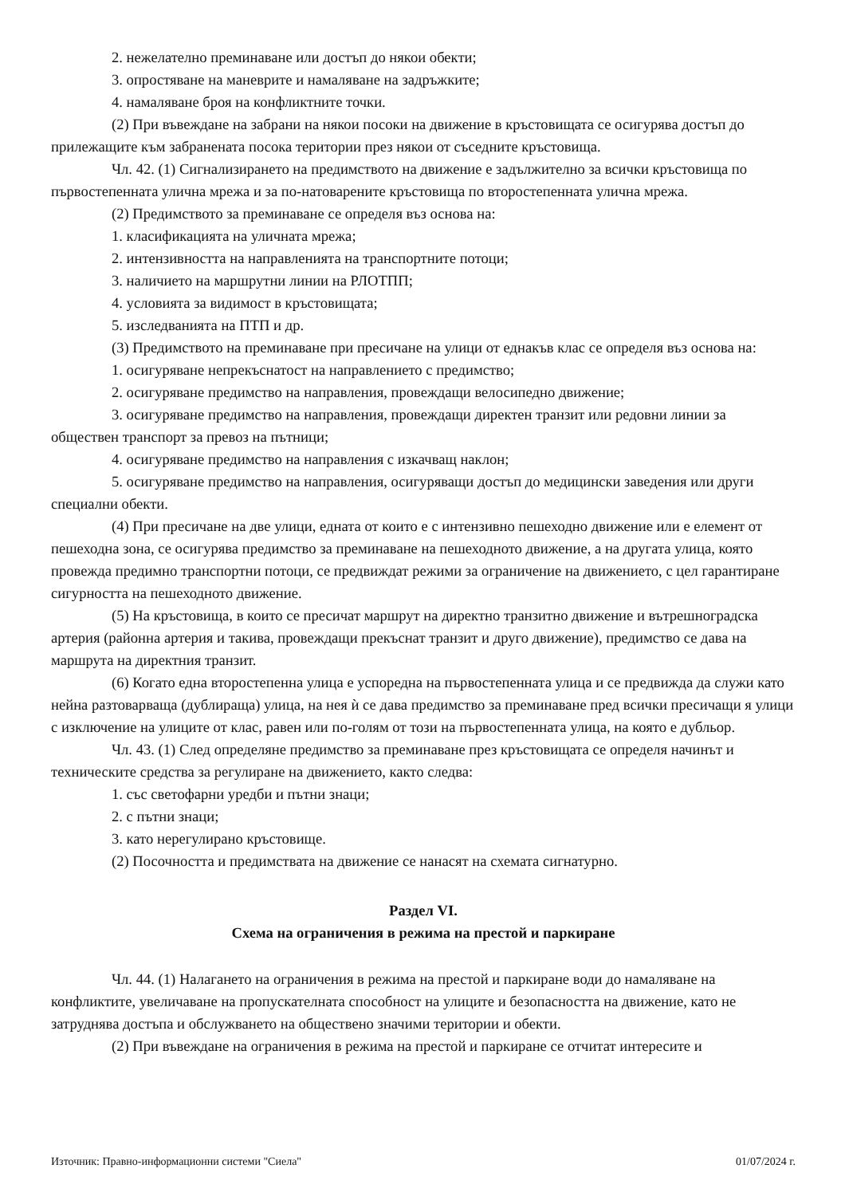2. нежелателно преминаване или достъп до някои обекти;
3. опростяване на маневрите и намаляване на задръжките;
4. намаляване броя на конфликтните точки.
(2) При въвеждане на забрани на някои посоки на движение в кръстовищата се осигурява достъп до прилежащите към забранената посока територии през някои от съседните кръстовища.
Чл. 42. (1) Сигнализирането на предимството на движение е задължително за всички кръстовища по първостепенната улична мрежа и за по-натоварените кръстовища по второстепенната улична мрежа.
(2) Предимството за преминаване се определя въз основа на:
1. класификацията на уличната мрежа;
2. интензивността на направленията на транспортните потоци;
3. наличието на маршрутни линии на РЛОТПП;
4. условията за видимост в кръстовищата;
5. изследванията на ПТП и др.
(3) Предимството на преминаване при пресичане на улици от еднакъв клас се определя въз основа на:
1. осигуряване непрекъснатост на направлението с предимство;
2. осигуряване предимство на направления, провеждащи велосипедно движение;
3. осигуряване предимство на направления, провеждащи директен транзит или редовни линии за обществен транспорт за превоз на пътници;
4. осигуряване предимство на направления с изкачващ наклон;
5. осигуряване предимство на направления, осигуряващи достъп до медицински заведения или други специални обекти.
(4) При пресичане на две улици, едната от които е с интензивно пешеходно движение или е елемент от пешеходна зона, се осигурява предимство за преминаване на пешеходното движение, а на другата улица, която провежда предимно транспортни потоци, се предвиждат режими за ограничение на движението, с цел гарантиране сигурността на пешеходното движение.
(5) На кръстовища, в които се пресичат маршрут на директно транзитно движение и вътрешноградска артерия (районна артерия и такива, провеждащи прекъснат транзит и друго движение), предимство се дава на маршрута на директния транзит.
(6) Когато една второстепенна улица е успоредна на първостепенната улица и се предвижда да служи като нейна разтоварваща (дублираща) улица, на нея ѝ се дава предимство за преминаване пред всички пресичащи я улици с изключение на улиците от клас, равен или по-голям от този на първостепенната улица, на която е дубльор.
Чл. 43. (1) След определяне предимство за преминаване през кръстовищата се определя начинът и техническите средства за регулиране на движението, както следва:
1. със светофарни уредби и пътни знаци;
2. с пътни знаци;
3. като нерегулирано кръстовище.
(2) Посочността и предимствата на движение се нанасят на схемата сигнатурно.
Раздел VI.
Схема на ограничения в режима на престой и паркиране
Чл. 44. (1) Налагането на ограничения в режима на престой и паркиране води до намаляване на конфликтите, увеличаване на пропускателната способност на улиците и безопасността на движение, като не затруднява достъпа и обслужването на обществено значими територии и обекти.
(2) При въвеждане на ограничения в режима на престой и паркиране се отчитат интересите и
Източник: Правно-информационни системи "Сиела" 01/07/2024 г.